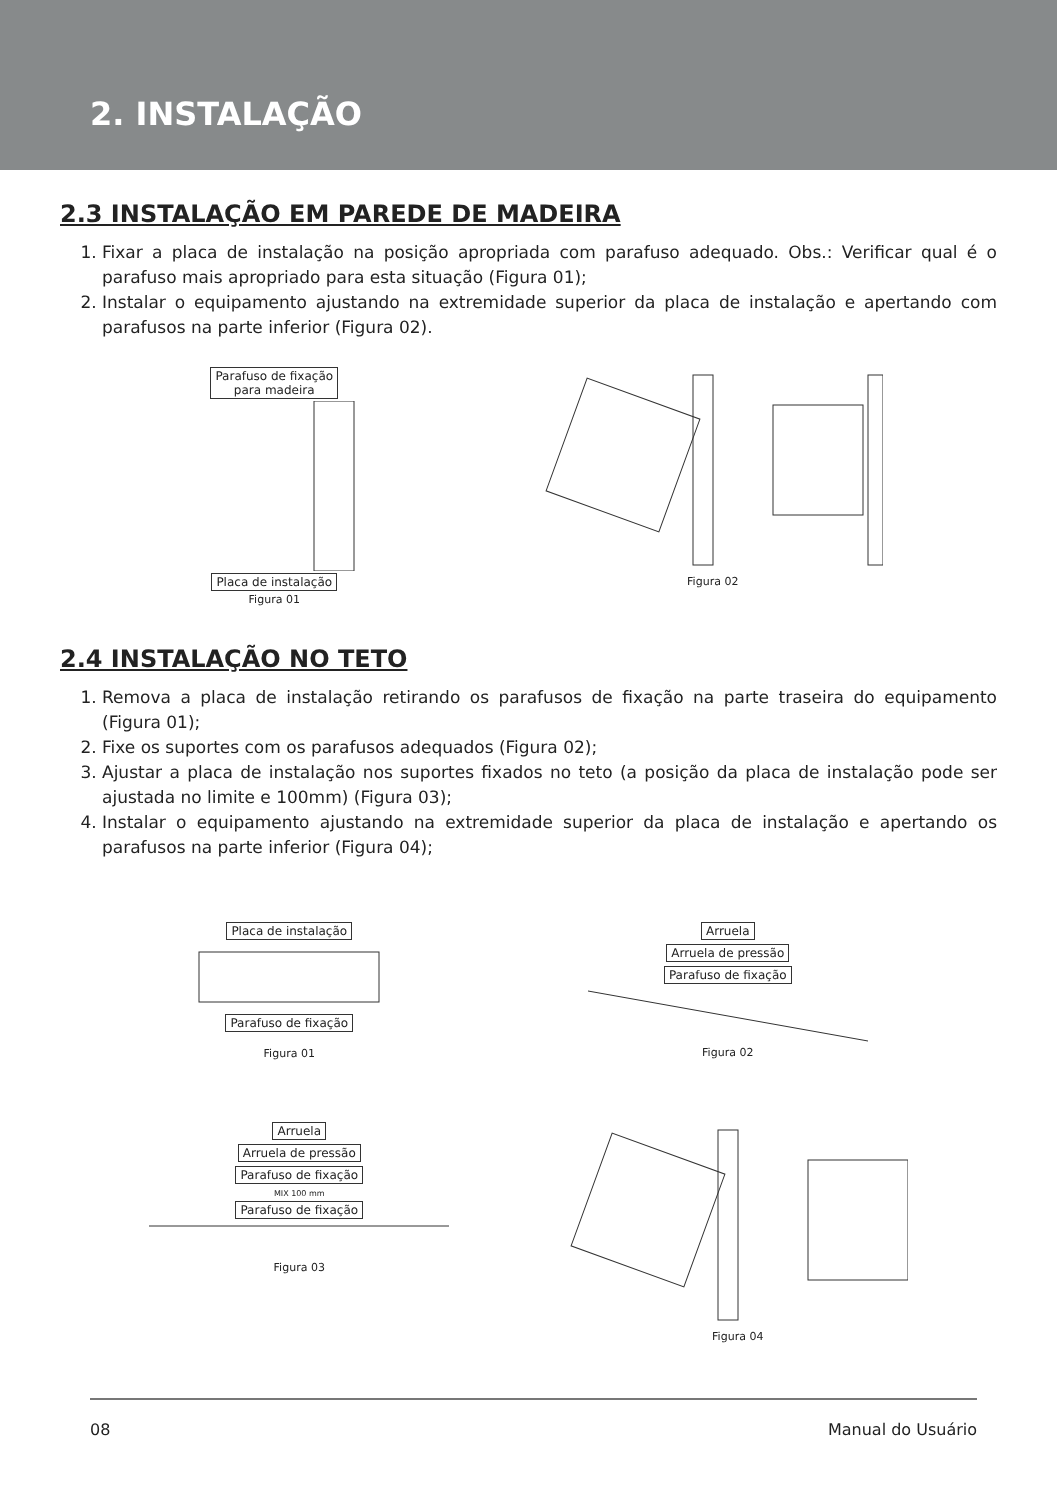2. INSTALAÇÃO
2.3 INSTALAÇÃO EM PAREDE DE MADEIRA
1. Fixar a placa de instalação na posição apropriada com parafuso adequado. Obs.: Verificar qual é o parafuso mais apropriado para esta situação (Figura 01);
2. Instalar o equipamento ajustando na extremidade superior da placa de instalação e apertando com parafusos na parte inferior (Figura 02).
Parafuso de fixação
para madeira Placa de instalação
Figura 01
Figura 02
2.4 INSTALAÇÃO NO TETO
1. Remova a placa de instalação retirando os parafusos de fixação na parte traseira do equipamento (Figura 01);
2. Fixe os suportes com os parafusos adequados (Figura 02);
3. Ajustar a placa de instalação nos suportes fixados no teto (a posição da placa de instalação pode ser ajustada no limite e 100mm) (Figura 03);
4. Instalar o equipamento ajustando na extremidade superior da placa de instalação e apertando os parafusos na parte inferior (Figura 04);
Placa de instalação Parafuso de fixação
Figura 01
Arruela
Arruela de pressão
Parafuso de fixação Figura 02
Arruela
Arruela de pressão
Parafuso de fixação
MIX 100 mm
Parafuso de fixação Figura 03
Figura 04
08 Manual do Usuário